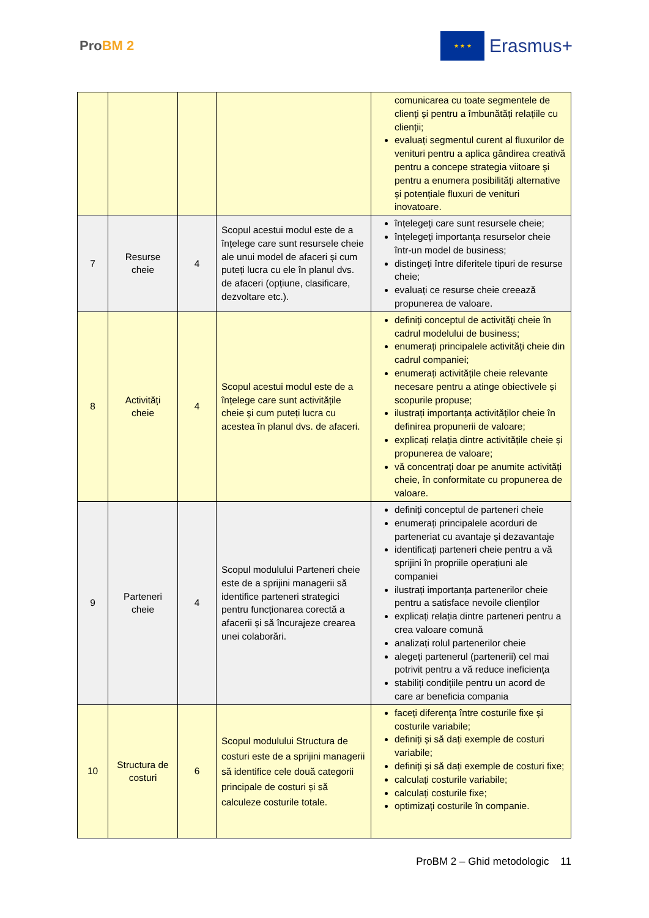ProBM 2
★ ★ ★
Erasmus+
| | | | | comunicarea cu toate segmentele de clienți și pentru a îmbunătăți relațiile cu clienții; evaluați segmentul curent al fluxurilor de venituri pentru a aplica gândirea creativă pentru a concepe strategia viitoare și pentru a enumera posibilități alternative și potențiale fluxuri de venituri inovatoare. |
| 7 | Resurse cheie | 4 | Scopul acestui modul este de a înțelege care sunt resursele cheie ale unui model de afaceri și cum puteți lucra cu ele în planul dvs. de afaceri (opțiune, clasificare, dezvoltare etc.). | înțelegeți care sunt resursele cheie; înțelegeți importanța resurselor cheie într-un model de business; distingeți între diferitele tipuri de resurse cheie; evaluați ce resurse cheie creează propunerea de valoare. |
| 8 | Activități cheie | 4 | Scopul acestui modul este de a înțelege care sunt activitățile cheie și cum puteți lucra cu acestea în planul dvs. de afaceri. | definiți conceptul de activități cheie în cadrul modelului de business; enumerați principalele activități cheie din cadrul companiei; enumerați activitățile cheie relevante necesare pentru a atinge obiectivele și scopurile propuse; ilustrați importanța activităților cheie în definirea propunerii de valoare; explicați relația dintre activitățile cheie și propunerea de valoare; vă concentrați doar pe anumite activități cheie, în conformitate cu propunerea de valoare. |
| 9 | Parteneri cheie | 4 | Scopul modulului Parteneri cheie este de a sprijini managerii să identifice parteneri strategici pentru funcționarea corectă a afacerii și să încurajeze crearea unei colaborări. | definiți conceptul de parteneri cheie enumerați principalele acorduri de parteneriat cu avantaje și dezavantaje identificați parteneri cheie pentru a vă sprijini în propriile operațiuni ale companiei ilustrați importanța partenerilor cheie pentru a satisface nevoile clienților explicați relația dintre parteneri pentru a crea valoare comună analizați rolul partenerilor cheie alegeți partenerul (partenerii) cel mai potrivit pentru a vă reduce ineficiența stabiliți condițiile pentru un acord de care ar beneficia compania |
| 10 | Structura de costuri | 6 | Scopul modulului Structura de costuri este de a sprijini managerii să identifice cele două categorii principale de costuri și să calculeze costurile totale. | faceți diferența între costurile fixe și costurile variabile; definiți și să dați exemple de costuri variabile; definiți și să dați exemple de costuri fixe; calculați costurile variabile; calculați costurile fixe; optimizați costurile în companie. |
ProBM 2 – Ghid metodologic 11